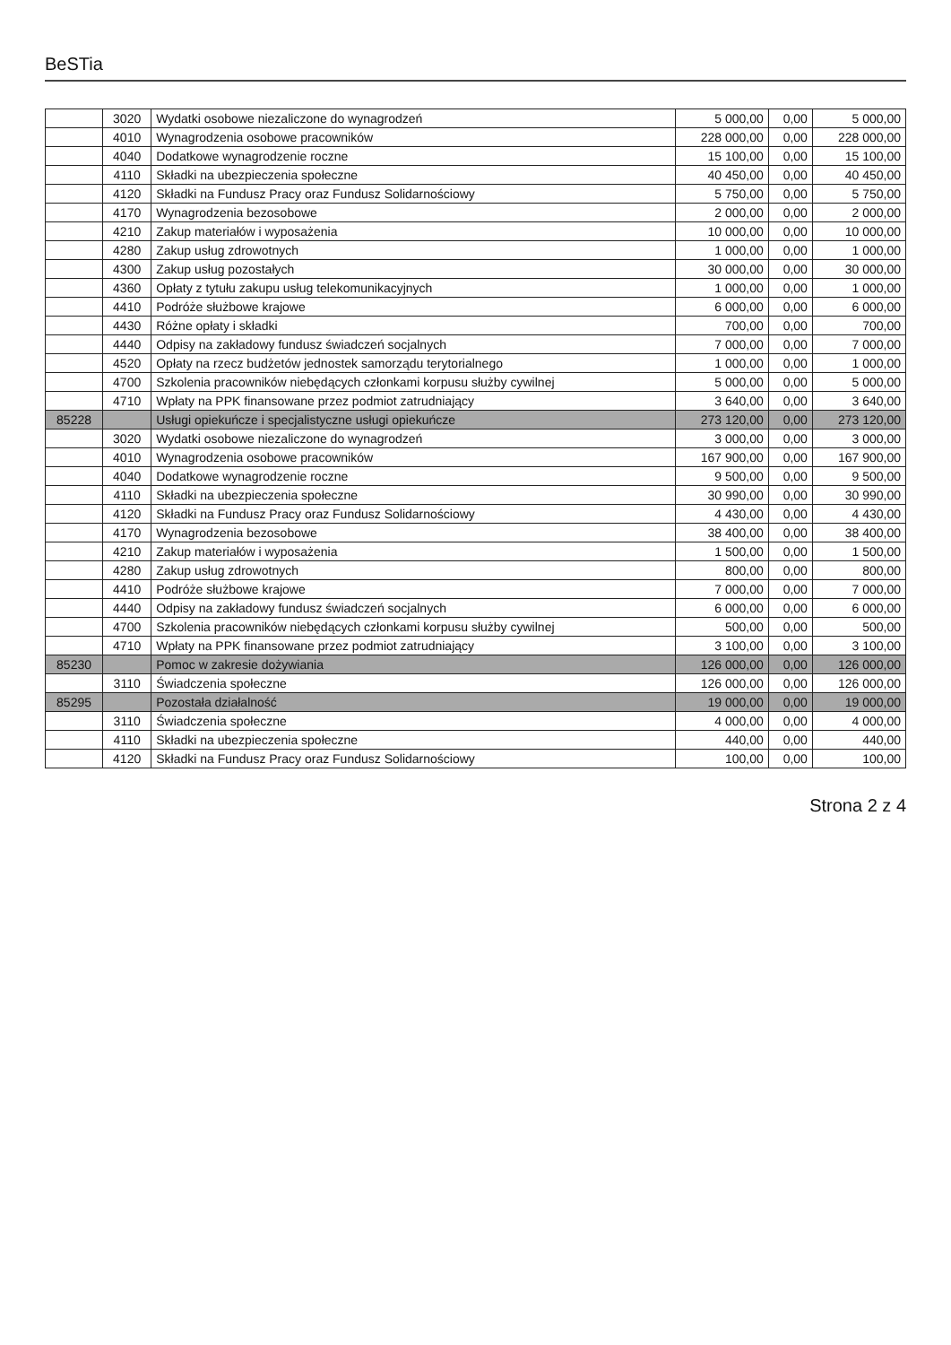BeSTia
| | 3020 | Wydatki osobowe niezaliczone do wynagrodzeń | 5 000,00 | 0,00 | 5 000,00 |
| | 4010 | Wynagrodzenia osobowe pracowników | 228 000,00 | 0,00 | 228 000,00 |
| | 4040 | Dodatkowe wynagrodzenie roczne | 15 100,00 | 0,00 | 15 100,00 |
| | 4110 | Składki na ubezpieczenia społeczne | 40 450,00 | 0,00 | 40 450,00 |
| | 4120 | Składki na Fundusz Pracy oraz Fundusz Solidarnościowy | 5 750,00 | 0,00 | 5 750,00 |
| | 4170 | Wynagrodzenia bezosobowe | 2 000,00 | 0,00 | 2 000,00 |
| | 4210 | Zakup materiałów i wyposażenia | 10 000,00 | 0,00 | 10 000,00 |
| | 4280 | Zakup usług zdrowotnych | 1 000,00 | 0,00 | 1 000,00 |
| | 4300 | Zakup usług pozostałych | 30 000,00 | 0,00 | 30 000,00 |
| | 4360 | Opłaty z tytułu zakupu usług telekomunikacyjnych | 1 000,00 | 0,00 | 1 000,00 |
| | 4410 | Podróże służbowe krajowe | 6 000,00 | 0,00 | 6 000,00 |
| | 4430 | Różne opłaty i składki | 700,00 | 0,00 | 700,00 |
| | 4440 | Odpisy na zakładowy fundusz świadczeń socjalnych | 7 000,00 | 0,00 | 7 000,00 |
| | 4520 | Opłaty na rzecz budżetów jednostek samorządu terytorialnego | 1 000,00 | 0,00 | 1 000,00 |
| | 4700 | Szkolenia pracowników niebędących członkami korpusu służby cywilnej | 5 000,00 | 0,00 | 5 000,00 |
| | 4710 | Wpłaty na PPK finansowane przez podmiot zatrudniający | 3 640,00 | 0,00 | 3 640,00 |
| 85228 | | Usługi opiekuńcze i specjalistyczne usługi opiekuńcze | 273 120,00 | 0,00 | 273 120,00 |
| | 3020 | Wydatki osobowe niezaliczone do wynagrodzeń | 3 000,00 | 0,00 | 3 000,00 |
| | 4010 | Wynagrodzenia osobowe pracowników | 167 900,00 | 0,00 | 167 900,00 |
| | 4040 | Dodatkowe wynagrodzenie roczne | 9 500,00 | 0,00 | 9 500,00 |
| | 4110 | Składki na ubezpieczenia społeczne | 30 990,00 | 0,00 | 30 990,00 |
| | 4120 | Składki na Fundusz Pracy oraz Fundusz Solidarnościowy | 4 430,00 | 0,00 | 4 430,00 |
| | 4170 | Wynagrodzenia bezosobowe | 38 400,00 | 0,00 | 38 400,00 |
| | 4210 | Zakup materiałów i wyposażenia | 1 500,00 | 0,00 | 1 500,00 |
| | 4280 | Zakup usług zdrowotnych | 800,00 | 0,00 | 800,00 |
| | 4410 | Podróże służbowe krajowe | 7 000,00 | 0,00 | 7 000,00 |
| | 4440 | Odpisy na zakładowy fundusz świadczeń socjalnych | 6 000,00 | 0,00 | 6 000,00 |
| | 4700 | Szkolenia pracowników niebędących członkami korpusu służby cywilnej | 500,00 | 0,00 | 500,00 |
| | 4710 | Wpłaty na PPK finansowane przez podmiot zatrudniający | 3 100,00 | 0,00 | 3 100,00 |
| 85230 | | Pomoc w zakresie dożywiania | 126 000,00 | 0,00 | 126 000,00 |
| | 3110 | Świadczenia społeczne | 126 000,00 | 0,00 | 126 000,00 |
| 85295 | | Pozostała działalność | 19 000,00 | 0,00 | 19 000,00 |
| | 3110 | Świadczenia społeczne | 4 000,00 | 0,00 | 4 000,00 |
| | 4110 | Składki na ubezpieczenia społeczne | 440,00 | 0,00 | 440,00 |
| | 4120 | Składki na Fundusz Pracy oraz Fundusz Solidarnościowy | 100,00 | 0,00 | 100,00 |
Strona 2 z 4